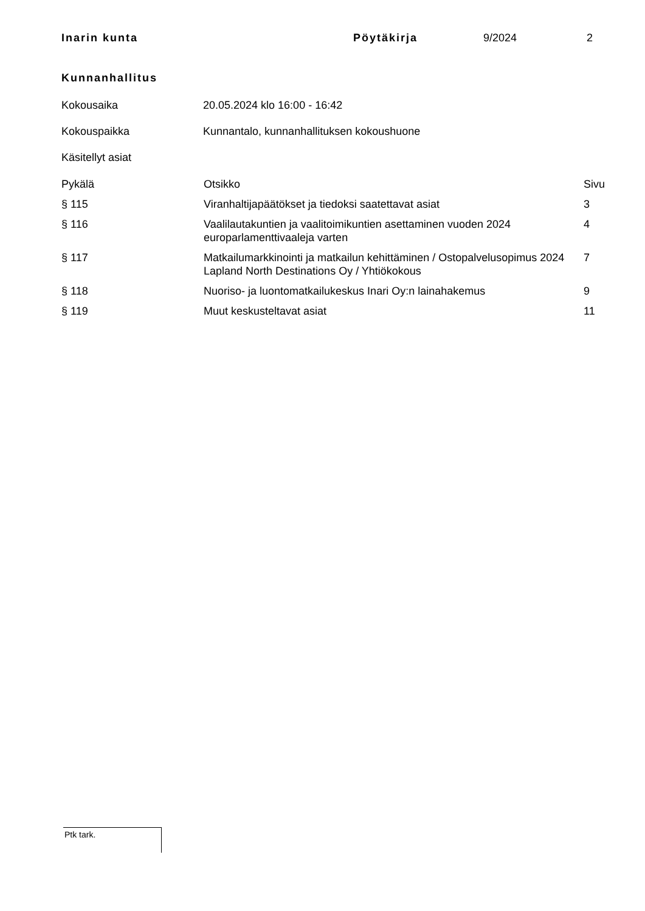Inarin kunta Pöytäkirja 9/2024 2
Kunnanhallitus
Kokousaika 20.05.2024 klo 16:00 - 16:42
Kokouspaikka Kunnantalo, kunnanhallituksen kokoushuone
Käsitellyt asiat
| Pykälä | Otsikko | Sivu |
| --- | --- | --- |
| § 115 | Viranhaltijapäätökset ja tiedoksi saatettavat asiat | 3 |
| § 116 | Vaalilautakuntien ja vaalitoimikuntien asettaminen vuoden 2024 europarlamenttivaaleja varten | 4 |
| § 117 | Matkailumarkkinointi ja matkailun kehittäminen / Ostopalvelusopimus 2024 Lapland North Destinations Oy / Yhtiökokous | 7 |
| § 118 | Nuoriso- ja luontomatkailukeskus Inari Oy:n lainahakemus | 9 |
| § 119 | Muut keskusteltavat asiat | 11 |
Ptk tark.